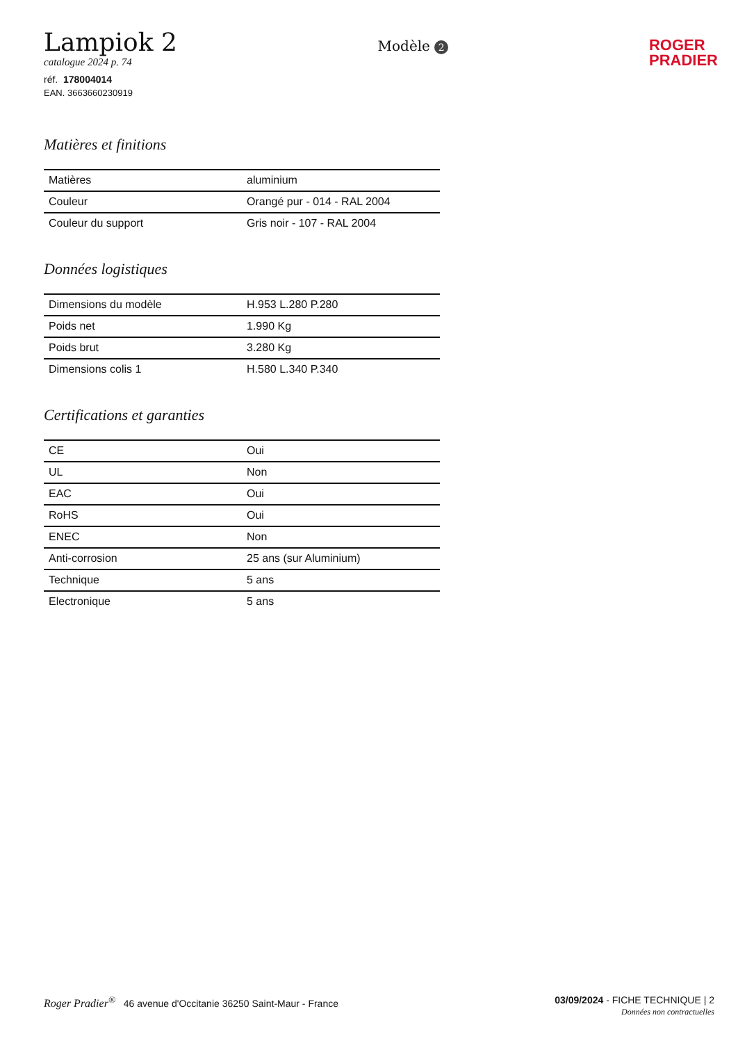Lampiok 2
catalogue 2024 p. 74
réf. 178004014
EAN. 3663660230919
Modèle 2
ROGER
PRADIER
Matières et finitions
| Matières | aluminium |
| Couleur | Orangé pur - 014 - RAL 2004 |
| Couleur du support | Gris noir - 107 - RAL 2004 |
Données logistiques
| Dimensions du modèle | H.953 L.280 P.280 |
| Poids net | 1.990 Kg |
| Poids brut | 3.280 Kg |
| Dimensions colis 1 | H.580 L.340 P.340 |
Certifications et garanties
| CE | Oui |
| UL | Non |
| EAC | Oui |
| RoHS | Oui |
| ENEC | Non |
| Anti-corrosion | 25 ans (sur Aluminium) |
| Technique | 5 ans |
| Electronique | 5 ans |
Roger Pradier<sup>®</sup> 46 avenue d'Occitanie 36250 Saint-Maur - France
03/09/2024 - FICHE TECHNIQUE | 2
Données non contractuelles